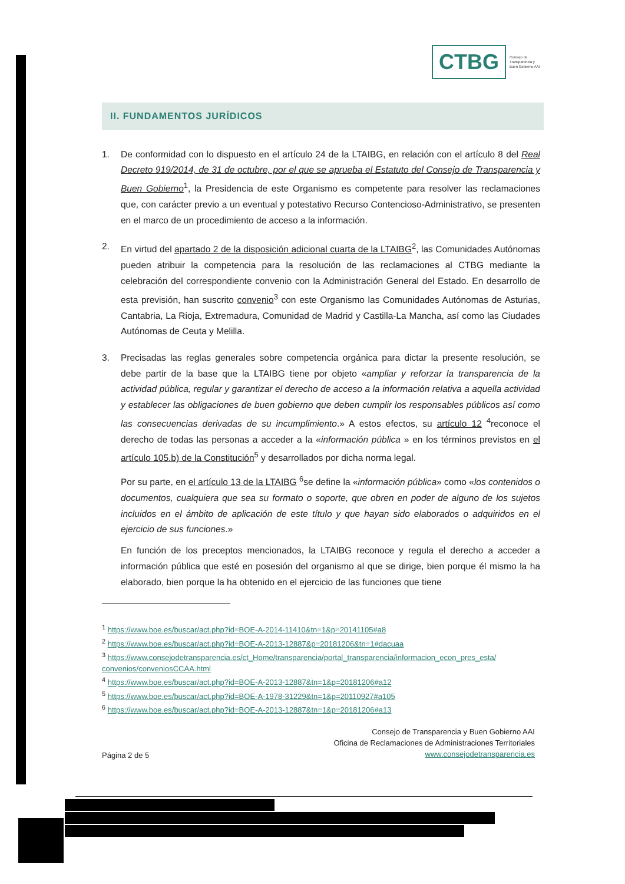CTBG
Consejo de
Transparencia y
Buen Gobierno AAI
II. FUNDAMENTOS JURÍDICOS
1. De conformidad con lo dispuesto en el artículo 24 de la LTAIBG, en relación con el artículo 8 del Real Decreto 919/2014, de 31 de octubre, por el que se aprueba el Estatuto del Consejo de Transparencia y Buen Gobierno<sup>1</sup>, la Presidencia de este Organismo es competente para resolver las reclamaciones que, con carácter previo a un eventual y potestativo Recurso Contencioso-Administrativo, se presenten en el marco de un procedimiento de acceso a la información.
2. En virtud del apartado 2 de la disposición adicional cuarta de la LTAIBG<sup>2</sup>, las Comunidades Autónomas pueden atribuir la competencia para la resolución de las reclamaciones al CTBG mediante la celebración del correspondiente convenio con la Administración General del Estado. En desarrollo de esta previsión, han suscrito convenio<sup>3</sup> con este Organismo las Comunidades Autónomas de Asturias, Cantabria, La Rioja, Extremadura, Comunidad de Madrid y Castilla-La Mancha, así como las Ciudades Autónomas de Ceuta y Melilla.
3. Precisadas las reglas generales sobre competencia orgánica para dictar la presente resolución, se debe partir de la base que la LTAIBG tiene por objeto «ampliar y reforzar la transparencia de la actividad pública, regular y garantizar el derecho de acceso a la información relativa a aquella actividad y establecer las obligaciones de buen gobierno que deben cumplir los responsables públicos así como las consecuencias derivadas de su incumplimiento.» A estos efectos, su artículo 12 <sup>4</sup>reconoce el derecho de todas las personas a acceder a la «información pública » en los términos previstos en el artículo 105.b) de la Constitución<sup>5</sup> y desarrollados por dicha norma legal.
Por su parte, en el artículo 13 de la LTAIBG <sup>6</sup>se define la «información pública» como «los contenidos o documentos, cualquiera que sea su formato o soporte, que obren en poder de alguno de los sujetos incluidos en el ámbito de aplicación de este título y que hayan sido elaborados o adquiridos en el ejercicio de sus funciones.»
En función de los preceptos mencionados, la LTAIBG reconoce y regula el derecho a acceder a información pública que esté en posesión del organismo al que se dirige, bien porque él mismo la ha elaborado, bien porque la ha obtenido en el ejercicio de las funciones que tiene
<sup>1</sup> https://www.boe.es/buscar/act.php?id=BOE-A-2014-11410&tn=1&p=20141105#a8
<sup>2</sup> https://www.boe.es/buscar/act.php?id=BOE-A-2013-12887&p=20181206&tn=1#dacuaa
<sup>3</sup> https://www.consejodetransparencia.es/ct_Home/transparencia/portal_transparencia/informacion_econ_pres_esta/ convenios/conveniosCCAA.html
<sup>4</sup> https://www.boe.es/buscar/act.php?id=BOE-A-2013-12887&tn=1&p=20181206#a12
<sup>5</sup> https://www.boe.es/buscar/act.php?id=BOE-A-1978-31229&tn=1&p=20110927#a105
<sup>6</sup> https://www.boe.es/buscar/act.php?id=BOE-A-2013-12887&tn=1&p=20181206#a13
Página 2 de 5
Consejo de Transparencia y Buen Gobierno AAI
Oficina de Reclamaciones de Administraciones Territoriales
www.consejodetransparencia.es